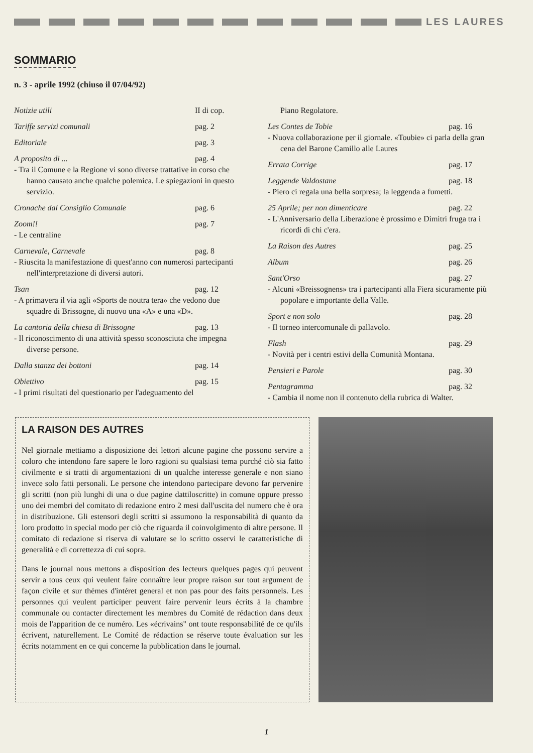LES LAURES
SOMMARIO
n. 3 - aprile 1992 (chiuso il 07/04/92)
Notizie utili II di cop.
Tariffe servizi comunali pag. 2
Editoriale pag. 3
A proposito di ... pag. 4
- Tra il Comune e la Regione vi sono diverse trattative in corso che hanno causato anche qualche polemica. Le spiegazioni in questo servizio.
Cronache dal Consiglio Comunale pag. 6
Zoom!! pag. 7
- Le centraline
Carnevale, Carnevale pag. 8
- Riuscita la manifestazione di quest'anno con numerosi partecipanti nell'interpretazione di diversi autori.
Tsan pag. 12
- A primavera il via agli «Sports de noutra tera» che vedono due squadre di Brissogne, di nuovo una «A» e una «D».
La cantoria della chiesa di Brissogne pag. 13
- Il riconoscimento di una attività spesso sconosciuta che impegna diverse persone.
Dalla stanza dei bottoni pag. 14
Obiettivo pag. 15
- I primi risultati del questionario per l'adeguamento del
Piano Regolatore.
Les Contes de Tobie pag. 16
- Nuova collaborazione per il giornale. «Toubie» ci parla della gran cena del Barone Camillo alle Laures
Errata Corrige pag. 17
Leggende Valdostane pag. 18
- Piero ci regala una bella sorpresa; la leggenda a fumetti.
25 Aprile; per non dimenticare pag. 22
- L'Anniversario della Liberazione è prossimo e Dimitri fruga tra i ricordi di chi c'era.
La Raison des Autres pag. 25
Album pag. 26
Sant'Orso pag. 27
- Alcuni «Breissognens» tra i partecipanti alla Fiera sicuramente più popolare e importante della Valle.
Sport e non solo pag. 28
- Il torneo intercomunale di pallavolo.
Flash pag. 29
- Novità per i centri estivi della Comunità Montana.
Pensieri e Parole pag. 30
Pentagramma pag. 32
- Cambia il nome non il contenuto della rubrica di Walter.
LA RAISON DES AUTRES
Nel giornale mettiamo a disposizione dei lettori alcune pagine che possono servire a coloro che intendono fare sapere le loro ragioni su qualsiasi tema purché ciò sia fatto civilmente e si tratti di argomentazioni di un qualche interesse generale e non siano invece solo fatti personali. Le persone che intendono partecipare devono far pervenire gli scritti (non più lunghi di una o due pagine dattiloscritte) in comune oppure presso uno dei membri del comitato di redazione entro 2 mesi dall'uscita del numero che è ora in distribuzione. Gli estensori degli scritti si assumono la responsabilità di quanto da loro prodotto in special modo per ciò che riguarda il coinvolgimento di altre persone. Il comitato di redazione si riserva di valutare se lo scritto osservi le caratteristiche di generalità e di correttezza di cui sopra.
Dans le journal nous mettons a disposition des lecteurs quelques pages qui peuvent servir a tous ceux qui veulent faire connaître leur propre raison sur tout argument de façon civile et sur thèmes d'intéret general et non pas pour des faits personnels. Les personnes qui veulent participer peuvent faire pervenir leurs écrits à la chambre communale ou contacter directement les membres du Comité de rédaction dans deux mois de l'apparition de ce numéro. Les «écrivains" ont toute responsabilité de ce qu'ils écrivent, naturellement. Le Comité de rédaction se réserve toute évaluation sur les écrits notamment en ce qui concerne la pubblication dans le journal.
1